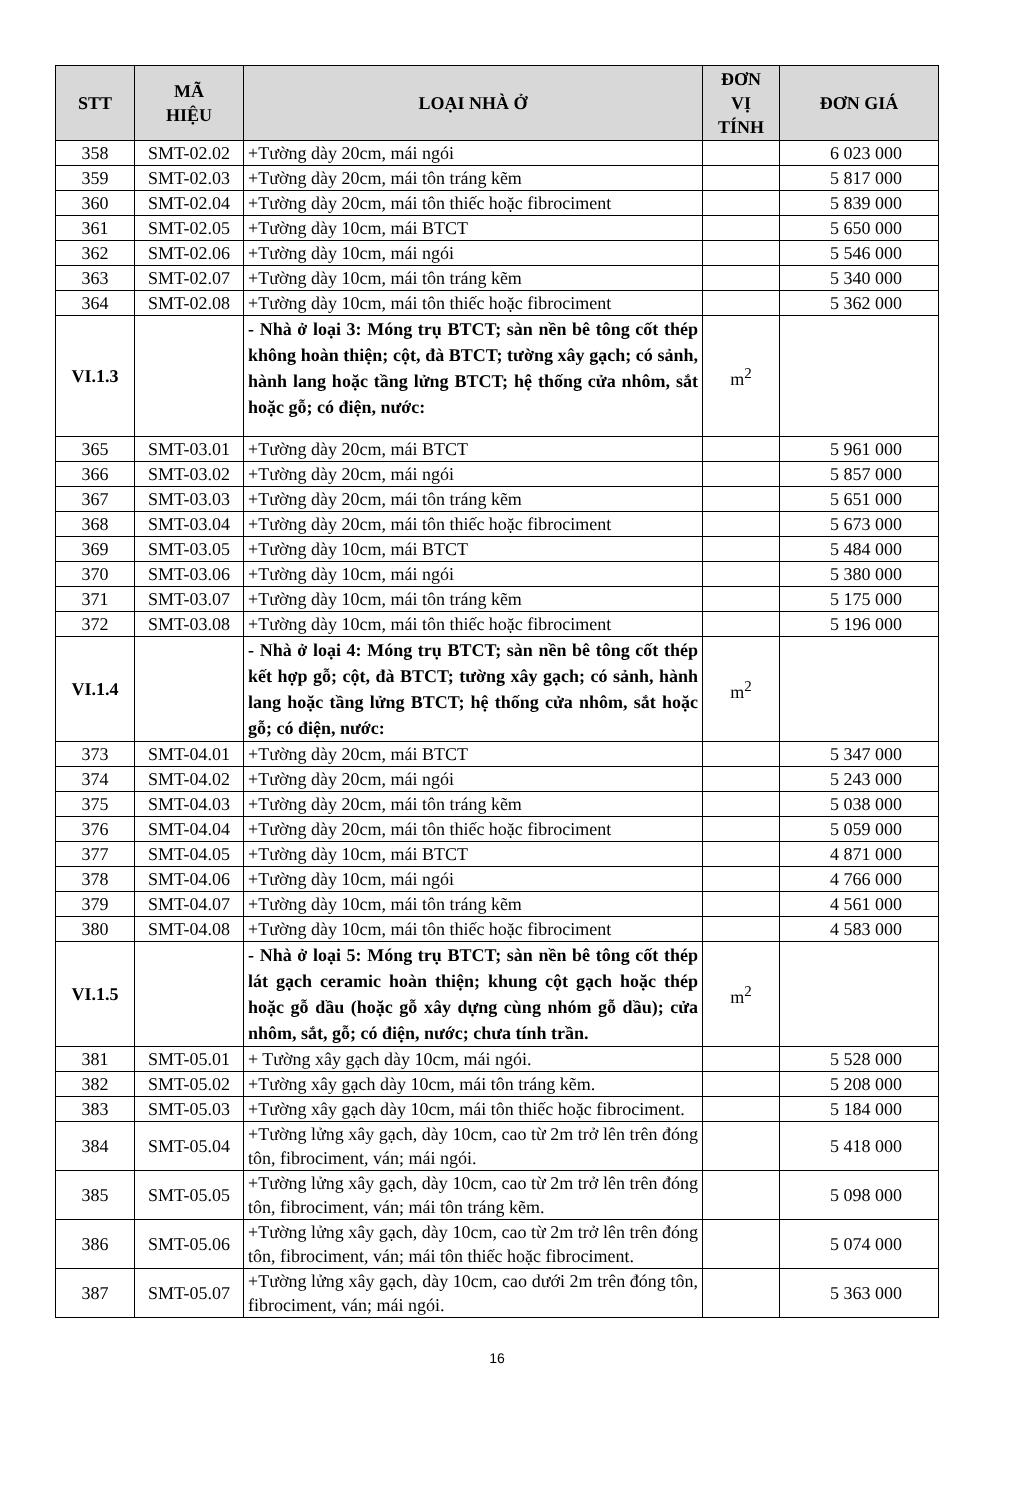| STT | MÃ HIỆU | LOẠI NHÀ Ở | ĐƠN VỊ TÍNH | ĐƠN GIÁ |
| --- | --- | --- | --- | --- |
| 358 | SMT-02.02 | +Tường dày 20cm, mái ngói | | 6 023 000 |
| 359 | SMT-02.03 | +Tường dày 20cm, mái tôn tráng kẽm | | 5 817 000 |
| 360 | SMT-02.04 | +Tường dày 20cm, mái tôn thiếc hoặc fibrociment | | 5 839 000 |
| 361 | SMT-02.05 | +Tường dày 10cm, mái BTCT | | 5 650 000 |
| 362 | SMT-02.06 | +Tường dày 10cm, mái ngói | | 5 546 000 |
| 363 | SMT-02.07 | +Tường dày 10cm, mái tôn tráng kẽm | | 5 340 000 |
| 364 | SMT-02.08 | +Tường dày 10cm, mái tôn thiếc hoặc fibrociment | | 5 362 000 |
| VI.1.3 | | - Nhà ở loại 3: Móng trụ BTCT; sàn nền bê tông cốt thép không hoàn thiện; cột, đà BTCT; tường xây gạch; có sảnh, hành lang hoặc tầng lửng BTCT; hệ thống cửa nhôm, sắt hoặc gỗ; có điện, nước: | m<sup>2</sup> | |
| 365 | SMT-03.01 | +Tường dày 20cm, mái BTCT | | 5 961 000 |
| 366 | SMT-03.02 | +Tường dày 20cm, mái ngói | | 5 857 000 |
| 367 | SMT-03.03 | +Tường dày 20cm, mái tôn tráng kẽm | | 5 651 000 |
| 368 | SMT-03.04 | +Tường dày 20cm, mái tôn thiếc hoặc fibrociment | | 5 673 000 |
| 369 | SMT-03.05 | +Tường dày 10cm, mái BTCT | | 5 484 000 |
| 370 | SMT-03.06 | +Tường dày 10cm, mái ngói | | 5 380 000 |
| 371 | SMT-03.07 | +Tường dày 10cm, mái tôn tráng kẽm | | 5 175 000 |
| 372 | SMT-03.08 | +Tường dày 10cm, mái tôn thiếc hoặc fibrociment | | 5 196 000 |
| VI.1.4 | | - Nhà ở loại 4: Móng trụ BTCT; sàn nền bê tông cốt thép kết hợp gỗ; cột, đà BTCT; tường xây gạch; có sảnh, hành lang hoặc tầng lửng BTCT; hệ thống cửa nhôm, sắt hoặc gỗ; có điện, nước: | m<sup>2</sup> | |
| 373 | SMT-04.01 | +Tường dày 20cm, mái BTCT | | 5 347 000 |
| 374 | SMT-04.02 | +Tường dày 20cm, mái ngói | | 5 243 000 |
| 375 | SMT-04.03 | +Tường dày 20cm, mái tôn tráng kẽm | | 5 038 000 |
| 376 | SMT-04.04 | +Tường dày 20cm, mái tôn thiếc hoặc fibrociment | | 5 059 000 |
| 377 | SMT-04.05 | +Tường dày 10cm, mái BTCT | | 4 871 000 |
| 378 | SMT-04.06 | +Tường dày 10cm, mái ngói | | 4 766 000 |
| 379 | SMT-04.07 | +Tường dày 10cm, mái tôn tráng kẽm | | 4 561 000 |
| 380 | SMT-04.08 | +Tường dày 10cm, mái tôn thiếc hoặc fibrociment | | 4 583 000 |
| VI.1.5 | | - Nhà ở loại 5: Móng trụ BTCT; sàn nền bê tông cốt thép lát gạch ceramic hoàn thiện; khung cột gạch hoặc thép hoặc gỗ dầu (hoặc gỗ xây dựng cùng nhóm gỗ dầu); cửa nhôm, sắt, gỗ; có điện, nước; chưa tính trần. | m<sup>2</sup> | |
| 381 | SMT-05.01 | + Tường xây gạch dày 10cm, mái ngói. | | 5 528 000 |
| 382 | SMT-05.02 | +Tường xây gạch dày 10cm, mái tôn tráng kẽm. | | 5 208 000 |
| 383 | SMT-05.03 | +Tường xây gạch dày 10cm, mái tôn thiếc hoặc fibrociment. | | 5 184 000 |
| 384 | SMT-05.04 | +Tường lửng xây gạch, dày 10cm, cao từ 2m trở lên trên đóng tôn, fibrociment, ván; mái ngói. | | 5 418 000 |
| 385 | SMT-05.05 | +Tường lửng xây gạch, dày 10cm, cao từ 2m trở lên trên đóng tôn, fibrociment, ván; mái tôn tráng kẽm. | | 5 098 000 |
| 386 | SMT-05.06 | +Tường lửng xây gạch, dày 10cm, cao từ 2m trở lên trên đóng tôn, fibrociment, ván; mái tôn thiếc hoặc fibrociment. | | 5 074 000 |
| 387 | SMT-05.07 | +Tường lửng xây gạch, dày 10cm, cao dưới 2m trên đóng tôn, fibrociment, ván; mái ngói. | | 5 363 000 |
16